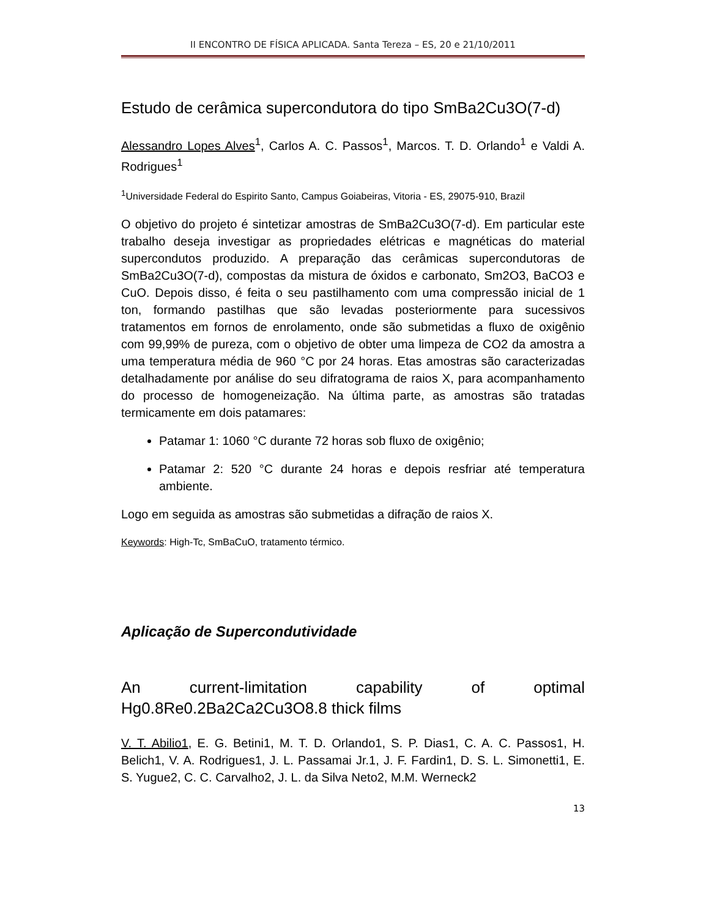II ENCONTRO DE FÍSICA APLICADA. Santa Tereza – ES, 20 e 21/10/2011
Estudo de cerâmica supercondutora do tipo SmBa2Cu3O(7-d)
Alessandro Lopes Alves<sup>1</sup>, Carlos A. C. Passos<sup>1</sup>, Marcos. T. D. Orlando<sup>1</sup> e Valdi A. Rodrigues<sup>1</sup>
<sup>1</sup> Universidade Federal do Espirito Santo, Campus Goiabeiras, Vitoria - ES, 29075-910, Brazil
O objetivo do projeto é sintetizar amostras de SmBa2Cu3O(7-d). Em particular este trabalho deseja investigar as propriedades elétricas e magnéticas do material supercondutos produzido. A preparação das cerâmicas supercondutoras de SmBa2Cu3O(7-d), compostas da mistura de óxidos e carbonato, Sm2O3, BaCO3 e CuO. Depois disso, é feita o seu pastilhamento com uma compressão inicial de 1 ton, formando pastilhas que são levadas posteriormente para sucessivos tratamentos em fornos de enrolamento, onde são submetidas a fluxo de oxigênio com 99,99% de pureza, com o objetivo de obter uma limpeza de CO2 da amostra a uma temperatura média de 960 °C por 24 horas. Etas amostras são caracterizadas detalhadamente por análise do seu difratograma de raios X, para acompanhamento do processo de homogeneização. Na última parte, as amostras são tratadas termicamente em dois patamares:
Patamar 1: 1060 °C durante 72 horas sob fluxo de oxigênio;
Patamar 2: 520 °C durante 24 horas e depois resfriar até temperatura ambiente.
Logo em seguida as amostras são submetidas a difração de raios X.
Keywords: High-Tc, SmBaCuO, tratamento térmico.
Aplicação de Supercondutividade
An current-limitation capability of optimal Hg0.8Re0.2Ba2Ca2Cu3O8.8 thick films
V. T. Abilio1, E. G. Betini1, M. T. D. Orlando1, S. P. Dias1, C. A. C. Passos1, H. Belich1, V. A. Rodrigues1, J. L. Passamai Jr.1, J. F. Fardin1, D. S. L. Simonetti1, E. S. Yugue2, C. C. Carvalho2, J. L. da Silva Neto2, M.M. Werneck2
13